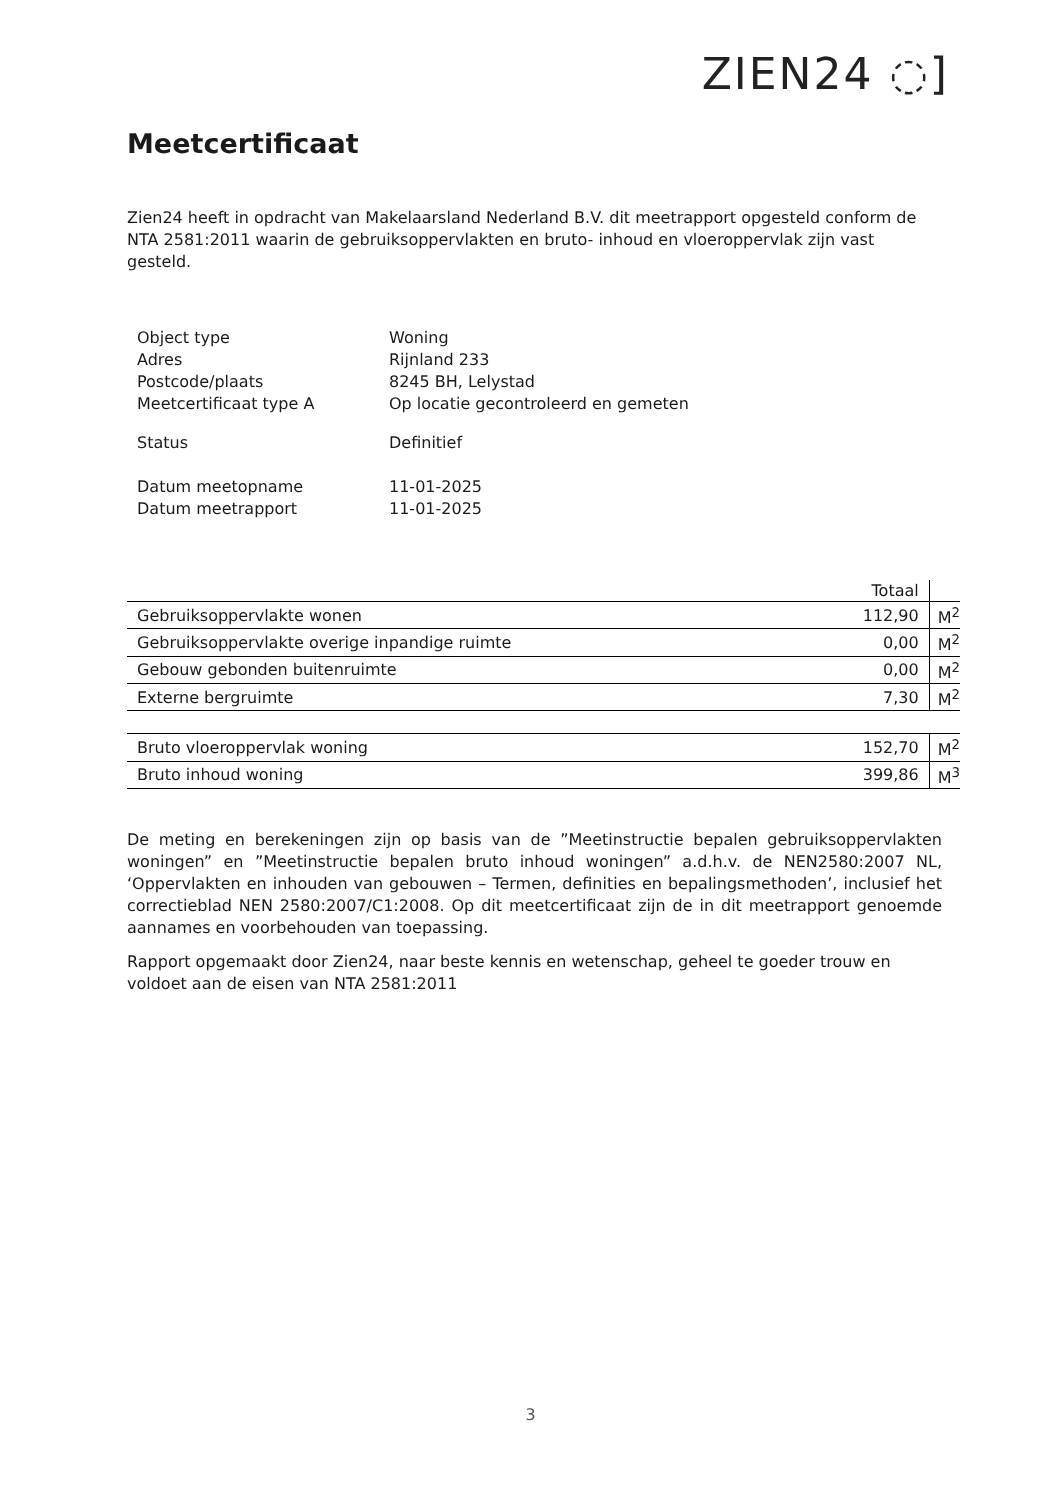ZIEN24 ◌]
Meetcertificaat
Zien24 heeft in opdracht van Makelaarsland Nederland B.V. dit meetrapport opgesteld conform de NTA 2581:2011 waarin de gebruiksoppervlakten en bruto- inhoud en vloeroppervlak zijn vast gesteld.
| Object type | Woning |
| Adres | Rijnland 233 |
| Postcode/plaats | 8245 BH, Lelystad |
| Meetcertificaat type A | Op locatie gecontroleerd en gemeten |
| Status | Definitief |
| Datum meetopname | 11-01-2025 |
| Datum meetrapport | 11-01-2025 |
| | Totaal | |
| Gebruiksoppervlakte wonen | 112,90 | M<sup>2</sup> |
| Gebruiksoppervlakte overige inpandige ruimte | 0,00 | M<sup>2</sup> |
| Gebouw gebonden buitenruimte | 0,00 | M<sup>2</sup> |
| Externe bergruimte | 7,30 | M<sup>2</sup> |
| Bruto vloeroppervlak woning | 152,70 | M<sup>2</sup> |
| Bruto inhoud woning | 399,86 | M<sup>3</sup> |
De meting en berekeningen zijn op basis van de ”Meetinstructie bepalen gebruiksoppervlakten woningen” en ”Meetinstructie bepalen bruto inhoud woningen” a.d.h.v. de NEN2580:2007 NL, ‘Oppervlakten en inhouden van gebouwen – Termen, definities en bepalingsmethoden’, inclusief het correctieblad NEN 2580:2007/C1:2008. Op dit meetcertificaat zijn de in dit meetrapport genoemde aannames en voorbehouden van toepassing.
Rapport opgemaakt door Zien24, naar beste kennis en wetenschap, geheel te goeder trouw en voldoet aan de eisen van NTA 2581:2011
3